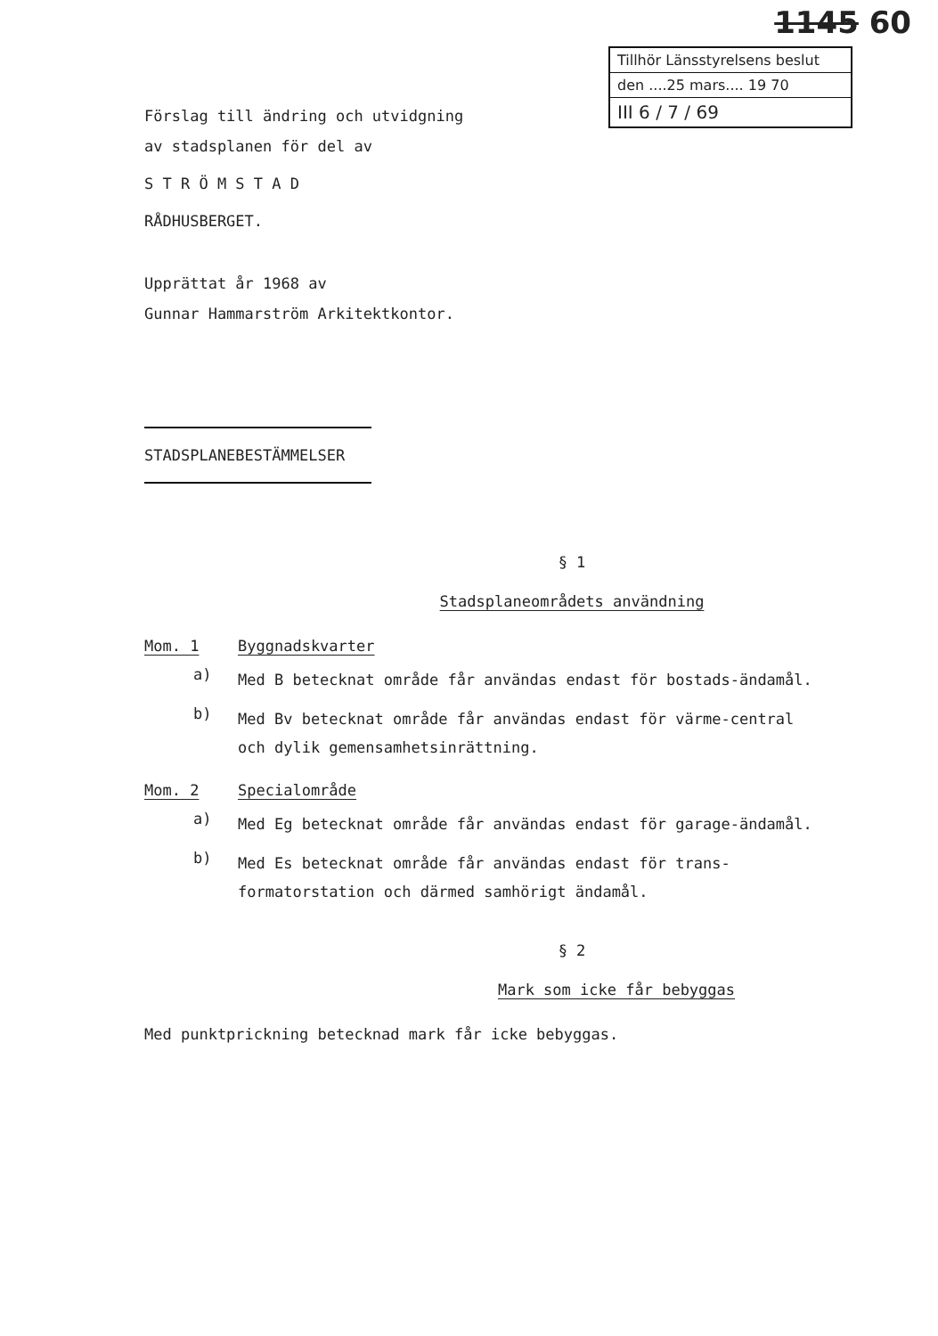1145 60
Tillhör Länsstyrelsens beslut
den ....25 mars.... 19 70
III 6 / 7 / 69
Förslag till ändring och utvidgning
av stadsplanen för del av
S T R Ö M S T A D
RÅDHUSBERGET.
Upprättat år 1968 av
Gunnar Hammarström Arkitektkontor.
STADSPLANEBESTÄMMELSER
§ 1
Stadsplaneområdets användning
Mom. 1 Byggnadskvarter
a) Med B betecknat område får användas endast för bostads-ändamål.
b) Med Bv betecknat område får användas endast för värme-central och dylik gemensamhetsinrättning.
Mom. 2 Specialområde
a) Med Eg betecknat område får användas endast för garage-ändamål.
b) Med Es betecknat område får användas endast för trans-formatorstation och därmed samhörigt ändamål.
§ 2
Mark som icke får bebyggas
Med punktprickning betecknad mark får icke bebyggas.